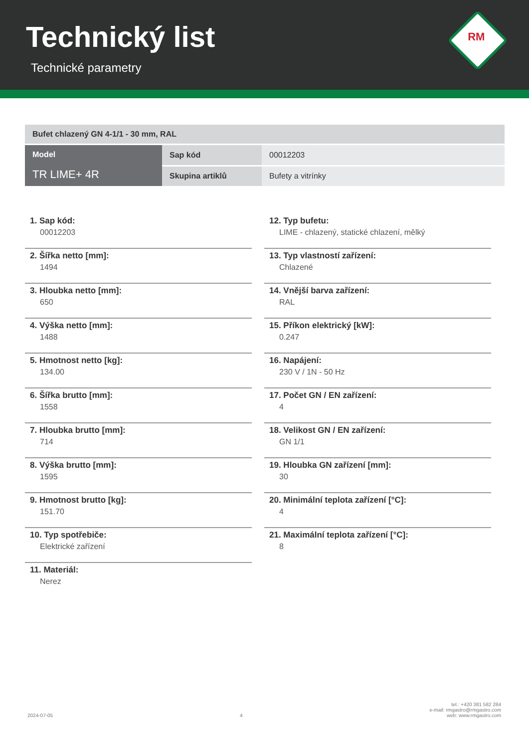Technický list
Technické parametry
RM
| Bufet chlazený GN 4-1/1 - 30 mm, RAL | | |
| Model TR LIME+ 4R | Sap kód | 00012203 |
| | Skupina artiklů | Bufety a vitrínky |
1. Sap kód:
00012203
2. Šířka netto [mm]:
1494
3. Hloubka netto [mm]:
650
4. Výška netto [mm]:
1488
5. Hmotnost netto [kg]:
134.00
6. Šířka brutto [mm]:
1558
7. Hloubka brutto [mm]:
714
8. Výška brutto [mm]:
1595
9. Hmotnost brutto [kg]:
151.70
10. Typ spotřebiče:
Elektrické zařízení
11. Materiál:
Nerez
12. Typ bufetu:
LIME - chlazený, statické chlazení, mělký
13. Typ vlastností zařízení:
Chlazené
14. Vnější barva zařízení:
RAL
15. Příkon elektrický [kW]:
0.247
16. Napájení:
230 V / 1N - 50 Hz
17. Počet GN / EN zařízení:
4
18. Velikost GN / EN zařízení:
GN 1/1
19. Hloubka GN zařízení [mm]:
30
20. Minimální teplota zařízení [°C]:
4
21. Maximální teplota zařízení [°C]:
8
2024-07-05
4
tel.: +420 381 582 284
e-mail: rmgastro@rmgastro.com
web: www.rmgastro.com